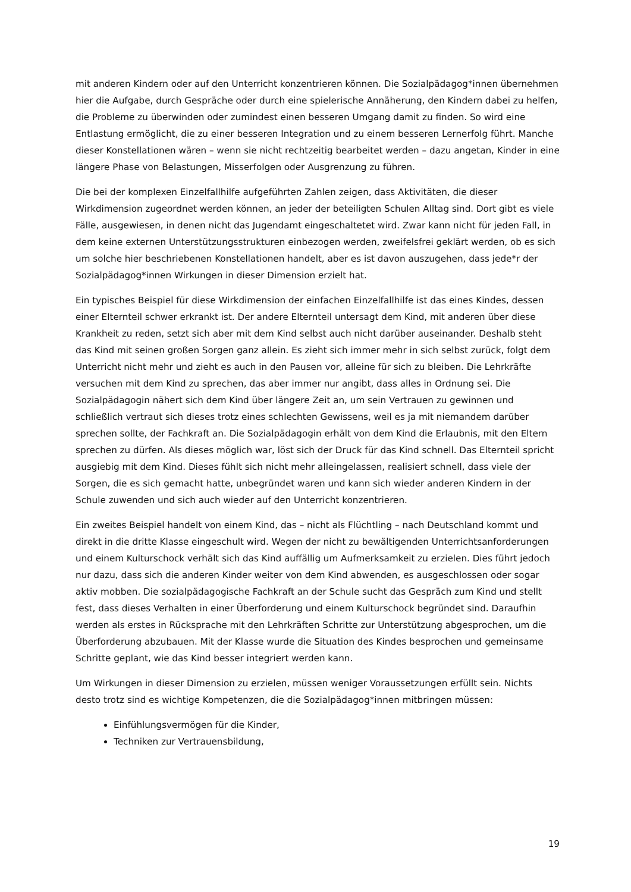mit anderen Kindern oder auf den Unterricht konzentrieren können. Die Sozialpädagog*innen übernehmen hier die Aufgabe, durch Gespräche oder durch eine spielerische Annäherung, den Kindern dabei zu helfen, die Probleme zu überwinden oder zumindest einen besseren Umgang damit zu finden. So wird eine Entlastung ermöglicht, die zu einer besseren Integration und zu einem besseren Lernerfolg führt. Manche dieser Konstellationen wären – wenn sie nicht rechtzeitig bearbeitet werden – dazu angetan, Kinder in eine längere Phase von Belastungen, Misserfolgen oder Ausgrenzung zu führen.
Die bei der komplexen Einzelfallhilfe aufgeführten Zahlen zeigen, dass Aktivitäten, die dieser Wirkdimension zugeordnet werden können, an jeder der beteiligten Schulen Alltag sind. Dort gibt es viele Fälle, ausgewiesen, in denen nicht das Jugendamt eingeschaltetet wird. Zwar kann nicht für jeden Fall, in dem keine externen Unterstützungsstrukturen einbezogen werden, zweifelsfrei geklärt werden, ob es sich um solche hier beschriebenen Konstellationen handelt, aber es ist davon auszugehen, dass jede*r der Sozialpädagog*innen Wirkungen in dieser Dimension erzielt hat.
Ein typisches Beispiel für diese Wirkdimension der einfachen Einzelfallhilfe ist das eines Kindes, dessen einer Elternteil schwer erkrankt ist. Der andere Elternteil untersagt dem Kind, mit anderen über diese Krankheit zu reden, setzt sich aber mit dem Kind selbst auch nicht darüber auseinander. Deshalb steht das Kind mit seinen großen Sorgen ganz allein. Es zieht sich immer mehr in sich selbst zurück, folgt dem Unterricht nicht mehr und zieht es auch in den Pausen vor, alleine für sich zu bleiben. Die Lehrkräfte versuchen mit dem Kind zu sprechen, das aber immer nur angibt, dass alles in Ordnung sei. Die Sozialpädagogin nähert sich dem Kind über längere Zeit an, um sein Vertrauen zu gewinnen und schließlich vertraut sich dieses trotz eines schlechten Gewissens, weil es ja mit niemandem darüber sprechen sollte, der Fachkraft an. Die Sozialpädagogin erhält von dem Kind die Erlaubnis, mit den Eltern sprechen zu dürfen. Als dieses möglich war, löst sich der Druck für das Kind schnell. Das Elternteil spricht ausgiebig mit dem Kind. Dieses fühlt sich nicht mehr alleingelassen, realisiert schnell, dass viele der Sorgen, die es sich gemacht hatte, unbegründet waren und kann sich wieder anderen Kindern in der Schule zuwenden und sich auch wieder auf den Unterricht konzentrieren.
Ein zweites Beispiel handelt von einem Kind, das – nicht als Flüchtling – nach Deutschland kommt und direkt in die dritte Klasse eingeschult wird. Wegen der nicht zu bewältigenden Unterrichtsanforderungen und einem Kulturschock verhält sich das Kind auffällig um Aufmerksamkeit zu erzielen. Dies führt jedoch nur dazu, dass sich die anderen Kinder weiter von dem Kind abwenden, es ausgeschlossen oder sogar aktiv mobben. Die sozialpädagogische Fachkraft an der Schule sucht das Gespräch zum Kind und stellt fest, dass dieses Verhalten in einer Überforderung und einem Kulturschock begründet sind. Daraufhin werden als erstes in Rücksprache mit den Lehrkräften Schritte zur Unterstützung abgesprochen, um die Überforderung abzubauen. Mit der Klasse wurde die Situation des Kindes besprochen und gemeinsame Schritte geplant, wie das Kind besser integriert werden kann.
Um Wirkungen in dieser Dimension zu erzielen, müssen weniger Voraussetzungen erfüllt sein. Nichts desto trotz sind es wichtige Kompetenzen, die die Sozialpädagog*innen mitbringen müssen:
Einfühlungsvermögen für die Kinder,
Techniken zur Vertrauensbildung,
19